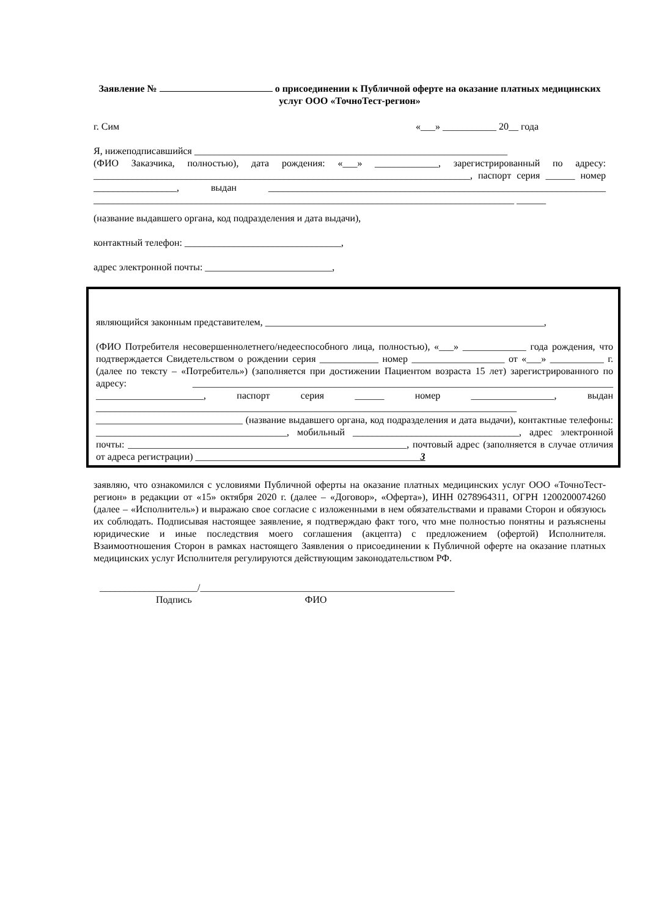Заявление № о присоединении к Публичной оферте на оказание платных медицинских услуг ООО «ТочноТест-регион»
г. Сим «___» ___________ 20__ года
Я, нижеподписавшийся ________________________________________________________________
(ФИО Заказчика, полностью), дата рождения: «___» _____________, зарегистрированный по адресу: _____________________________________________________________________________, паспорт серия ______ номер _________________, выдан _____________________________________________________________________ ______________________________________________________________________________________ ______
(название выдавшего органа, код подразделения и дата выдачи),
контактный телефон: ________________________________,
адрес электронной почты: __________________________,
являющийся законным представителем, _________________________________________________________,
(ФИО Потребителя несовершеннолетнего/недееспособного лица, полностью), «___» _____________ года рождения, что подтверждается Свидетельством о рождении серия ____________ номер ___________________ от «___» ___________ г. (далее по тексту – «Потребитель») (заполняется при достижении Пациентом возраста 15 лет) зарегистрированного по адресу: ______________________________________________________________________________________ ______________________, паспорт серия ______ номер _________________, выдан ______________________________________________________________________________________ ______________________________ (название выдавшего органа, код подразделения и дата выдачи), контактные телефоны: _______________________________________, мобильный __________________________________, адрес электронной почты: _________________________________________________________, почтовый адрес (заполняется в случае отличия от адреса регистрации) ______________________________________________3
заявляю, что ознакомился с условиями Публичной оферты на оказание платных медицинских услуг ООО «ТочноТест-регион» в редакции от «15» октября 2020 г. (далее – «Договор», «Оферта»), ИНН 0278964311, ОГРН 1200200074260 (далее – «Исполнитель») и выражаю свое согласие с изложенными в нем обязательствами и правами Сторон и обязуюсь их соблюдать. Подписывая настоящее заявление, я подтверждаю факт того, что мне полностью понятны и разъяснены юридические и иные последствия моего соглашения (акцепта) с предложением (офертой) Исполнителя. Взаимоотношения Сторон в рамках настоящего Заявления о присоединении к Публичной оферте на оказание платных медицинских услуг Исполнителя регулируются действующим законодательством РФ.
____________________/____________________________________________________
Подпись ФИО